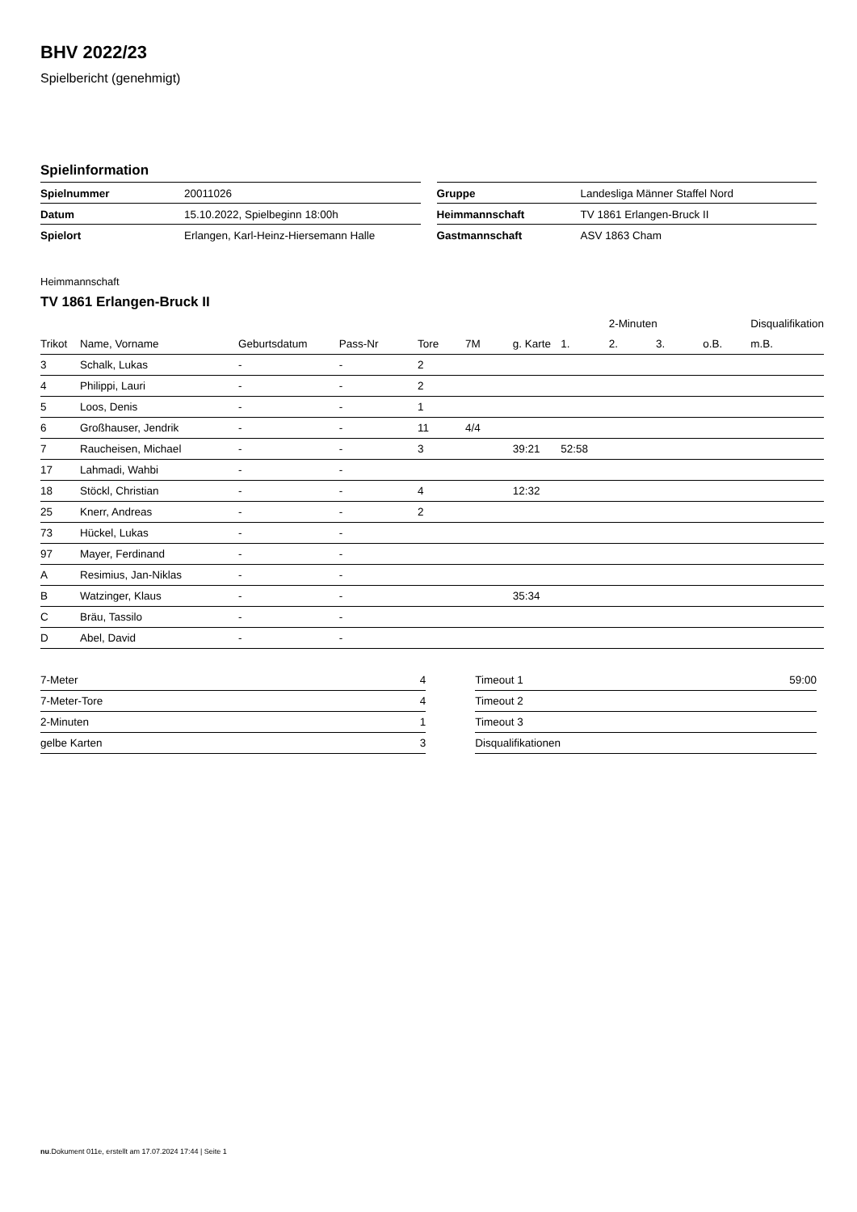BHV 2022/23
Spielbericht (genehmigt)
Spielinformation
| Spielnummer | 20011026 |
| Datum | 15.10.2022, Spielbeginn 18:00h |
| Spielort | Erlangen, Karl-Heinz-Hiersemann Halle |
| Gruppe | Landesliga Männer Staffel Nord |
| Heimmannschaft | TV 1861 Erlangen-Bruck II |
| Gastmannschaft | ASV 1863 Cham |
Heimmannschaft
TV 1861 Erlangen-Bruck II
| | | | | | | | | 2-Minuten | | | Disqualifikation |
| --- | --- | --- | --- | --- | --- | --- | --- | --- | --- | --- | --- |
| Trikot | Name, Vorname | Geburtsdatum | Pass-Nr | Tore | 7M | g. Karte | 1. | 2. | 3. | o.B. | m.B. |
| 3 | Schalk, Lukas | - | - | 2 | | | | | | | |
| 4 | Philippi, Lauri | - | - | 2 | | | | | | | |
| 5 | Loos, Denis | - | - | 1 | | | | | | | |
| 6 | Großhauser, Jendrik | - | - | 11 | 4/4 | | | | | | |
| 7 | Raucheisen, Michael | - | - | 3 | | 39:21 | 52:58 | | | | |
| 17 | Lahmadi, Wahbi | - | - | | | | | | | | |
| 18 | Stöckl, Christian | - | - | 4 | | 12:32 | | | | | |
| 25 | Knerr, Andreas | - | - | 2 | | | | | | | |
| 73 | Hückel, Lukas | - | - | | | | | | | | |
| 97 | Mayer, Ferdinand | - | - | | | | | | | | |
| A | Resimius, Jan-Niklas | - | - | | | | | | | | |
| B | Watzinger, Klaus | - | - | | | 35:34 | | | | | |
| C | Bräu, Tassilo | - | - | | | | | | | | |
| D | Abel, David | - | - | | | | | | | | |
| 7-Meter | 4 |
| 7-Meter-Tore | 4 |
| 2-Minuten | 1 |
| gelbe Karten | 3 |
| Timeout 1 | 59:00 |
| Timeout 2 | |
| Timeout 3 | |
| Disqualifikationen | |
nu.Dokument 011e, erstellt am 17.07.2024 17:44 | Seite 1